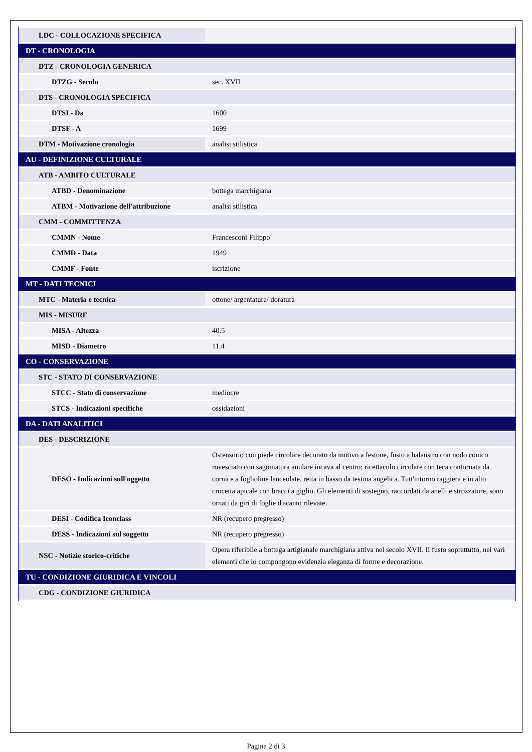| LDC - COLLOCAZIONE SPECIFICA | |
| DT - CRONOLOGIA | |
| DTZ - CRONOLOGIA GENERICA | |
| DTZG - Secolo | sec. XVII |
| DTS - CRONOLOGIA SPECIFICA | |
| DTSI - Da | 1600 |
| DTSF - A | 1699 |
| DTM - Motivazione cronologia | analisi stilistica |
| AU - DEFINIZIONE CULTURALE | |
| ATB - AMBITO CULTURALE | |
| ATBD - Denominazione | bottega marchigiana |
| ATBM - Motivazione dell'attribuzione | analisi stilistica |
| CMM - COMMITTENZA | |
| CMMN - Nome | Francesconi Filippo |
| CMMD - Data | 1949 |
| CMMF - Fonte | iscrizione |
| MT - DATI TECNICI | |
| MTC - Materia e tecnica | ottone/ argentatura/ doratura |
| MIS - MISURE | |
| MISA - Altezza | 40.5 |
| MISD - Diametro | 11.4 |
| CO - CONSERVAZIONE | |
| STC - STATO DI CONSERVAZIONE | |
| STCC - Stato di conservazione | mediocre |
| STCS - Indicazioni specifiche | ossidazioni |
| DA - DATI ANALITICI | |
| DES - DESCRIZIONE | |
| DESO - Indicazioni sull'oggetto | Ostensorio con piede circolare decorato da motivo a festone, fusto a balaustro con nodo conico rovesciato con sagomatura anulare incava al centro; ricettacolo circolare con teca contornata da cornice a foglioline lanceolate, retta in basso da testina angelica. Tutt'intorno raggiera e in alto crocetta apicale con bracci a giglio. Gli elementi di sostegno, raccordati da anelli e strozzature, sono ornati da giri di foglie d'acanto rilevate. |
| DESI - Codifica Iconclass | NR (recupero pregresso) |
| DESS - Indicazioni sul soggetto | NR (recupero pregresso) |
| NSC - Notizie storico-critiche | Opera riferibile a bottega artigianale marchigiana attiva nel secolo XVII. Il fusto soprattutto, nei vari elementi che lo compongono evidenzia eleganza di forme e decorazione. |
| TU - CONDIZIONE GIURIDICA E VINCOLI | |
| CDG - CONDIZIONE GIURIDICA | |
Pagina 2 di 3